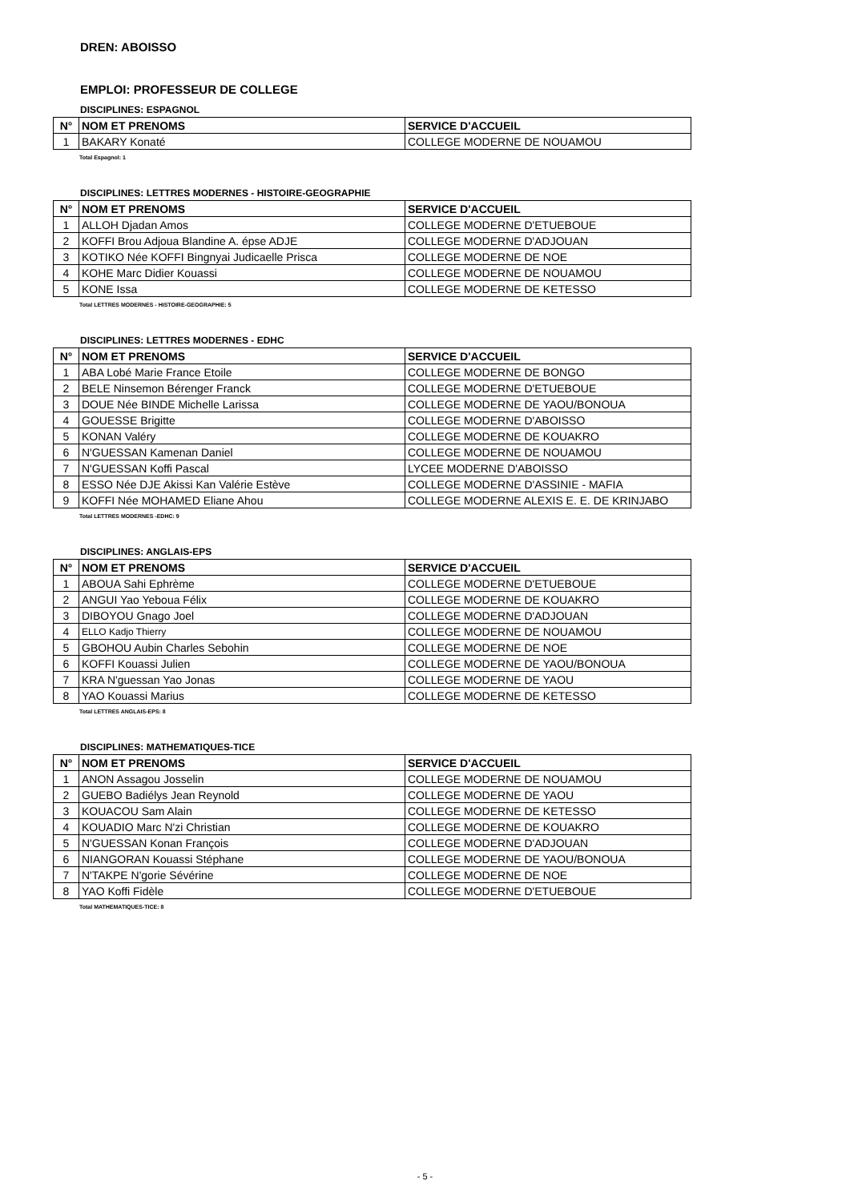DREN: ABOISSO
EMPLOI: PROFESSEUR DE COLLEGE
DISCIPLINES: ESPAGNOL
| N° | NOM ET PRENOMS | SERVICE D'ACCUEIL |
| --- | --- | --- |
| 1 | BAKARY Konaté | COLLEGE MODERNE DE NOUAMOU |
Total Espagnol: 1
DISCIPLINES: LETTRES MODERNES - HISTOIRE-GEOGRAPHIE
| N° | NOM ET PRENOMS | SERVICE D'ACCUEIL |
| --- | --- | --- |
| 1 | ALLOH Djadan Amos | COLLEGE MODERNE D'ETUEBOUE |
| 2 | KOFFI Brou Adjoua Blandine A. épse ADJE | COLLEGE MODERNE D'ADJOUAN |
| 3 | KOTIKO Née KOFFI Bingnyai Judicaelle Prisca | COLLEGE MODERNE DE NOE |
| 4 | KOHE Marc Didier Kouassi | COLLEGE MODERNE DE NOUAMOU |
| 5 | KONE Issa | COLLEGE MODERNE DE KETESSO |
Total LETTRES MODERNES - HISTOIRE-GEOGRAPHIE: 5
DISCIPLINES: LETTRES MODERNES - EDHC
| N° | NOM ET PRENOMS | SERVICE D'ACCUEIL |
| --- | --- | --- |
| 1 | ABA Lobé Marie France Etoile | COLLEGE MODERNE DE BONGO |
| 2 | BELE Ninsemon Bérenger Franck | COLLEGE MODERNE D'ETUEBOUE |
| 3 | DOUE Née BINDE Michelle Larissa | COLLEGE MODERNE DE YAOU/BONOUA |
| 4 | GOUESSE Brigitte | COLLEGE MODERNE D'ABOISSO |
| 5 | KONAN Valéry | COLLEGE MODERNE DE KOUAKRO |
| 6 | N'GUESSAN Kamenan Daniel | COLLEGE MODERNE DE NOUAMOU |
| 7 | N'GUESSAN Koffi Pascal | LYCEE MODERNE D'ABOISSO |
| 8 | ESSO Née DJE Akissi Kan Valérie Estève | COLLEGE MODERNE D'ASSINIE - MAFIA |
| 9 | KOFFI Née MOHAMED Eliane Ahou | COLLEGE MODERNE ALEXIS E. E. DE KRINJABO |
Total LETTRES MODERNES -EDHC: 9
DISCIPLINES: ANGLAIS-EPS
| N° | NOM ET PRENOMS | SERVICE D'ACCUEIL |
| --- | --- | --- |
| 1 | ABOUA Sahi Ephrème | COLLEGE MODERNE D'ETUEBOUE |
| 2 | ANGUI Yao Yeboua Félix | COLLEGE MODERNE DE KOUAKRO |
| 3 | DIBOYOU Gnago Joel | COLLEGE MODERNE D'ADJOUAN |
| 4 | ELLO Kadjo Thierry | COLLEGE MODERNE DE NOUAMOU |
| 5 | GBOHOU Aubin Charles Sebohin | COLLEGE MODERNE DE NOE |
| 6 | KOFFI Kouassi Julien | COLLEGE MODERNE DE YAOU/BONOUA |
| 7 | KRA N'guessan Yao Jonas | COLLEGE MODERNE DE YAOU |
| 8 | YAO Kouassi Marius | COLLEGE MODERNE DE KETESSO |
Total LETTRES ANGLAIS-EPS: 8
DISCIPLINES: MATHEMATIQUES-TICE
| N° | NOM ET PRENOMS | SERVICE D'ACCUEIL |
| --- | --- | --- |
| 1 | ANON Assagou Josselin | COLLEGE MODERNE DE NOUAMOU |
| 2 | GUEBO Badiélys Jean Reynold | COLLEGE MODERNE DE YAOU |
| 3 | KOUACOU Sam Alain | COLLEGE MODERNE DE KETESSO |
| 4 | KOUADIO Marc N'zi Christian | COLLEGE MODERNE DE KOUAKRO |
| 5 | N'GUESSAN Konan François | COLLEGE MODERNE D'ADJOUAN |
| 6 | NIANGORAN Kouassi Stéphane | COLLEGE MODERNE DE YAOU/BONOUA |
| 7 | N'TAKPE N'gorie Sévérine | COLLEGE MODERNE DE NOE |
| 8 | YAO Koffi Fidèle | COLLEGE MODERNE D'ETUEBOUE |
Total MATHEMATIQUES-TICE: 8
- 5 -